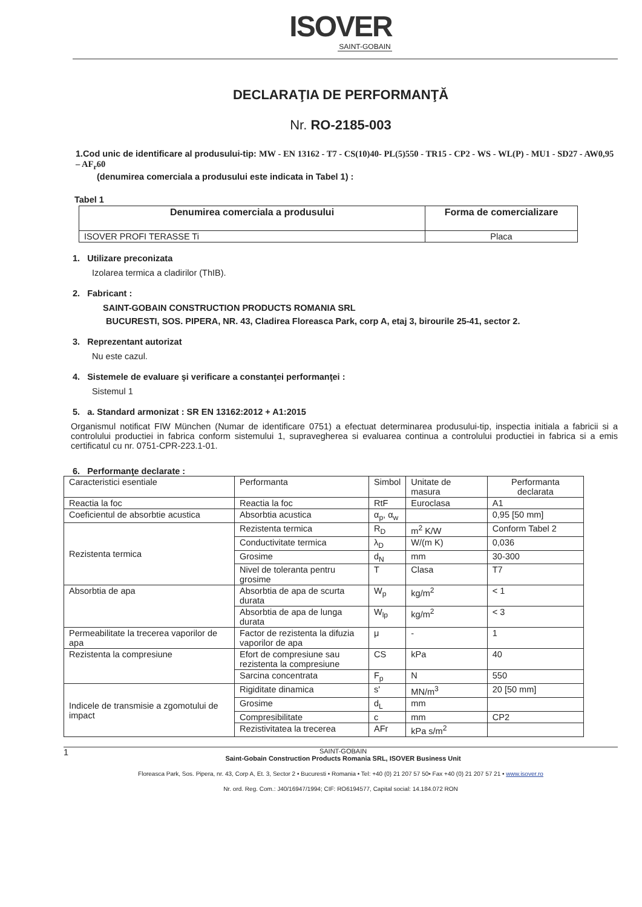ISOVER
SAINT-GOBAIN
DECLARAŢIA DE PERFORMANŢĂ
Nr. RO-2185-003
1.Cod unic de identificare al produsului-tip: MW - EN 13162 - T7 - CS(10)40- PL(5)550 - TR15 - CP2 - WS - WL(P) - MU1 - SD27 - AW0,95 – AF<sub>r</sub>60
(denumirea comerciala a produsului este indicata in Tabel 1) :
Tabel 1
| Denumirea comerciala a produsului | Forma de comercializare |
| --- | --- |
| ISOVER PROFI TERASSE Ti | Placa |
1. Utilizare preconizata
Izolarea termica a cladirilor (ThIB).
2. Fabricant :
SAINT-GOBAIN CONSTRUCTION PRODUCTS ROMANIA SRL
BUCURESTI, SOS. PIPERA, NR. 43, Cladirea Floreasca Park, corp A, etaj 3, birourile 25-41, sector 2.
3. Reprezentant autorizat
Nu este cazul.
4. Sistemele de evaluare şi verificare a constanţei performanţei :
Sistemul 1
5. a. Standard armonizat : SR EN 13162:2012 + A1:2015
Organismul notificat FIW München (Numar de identificare 0751) a efectuat determinarea produsului-tip, inspectia initiala a fabricii si a controlului productiei in fabrica conform sistemului 1, supravegherea si evaluarea continua a controlului productiei in fabrica si a emis certificatul cu nr. 0751-CPR-223.1-01.
6. Performanţe declarate :
| Caracteristici esentiale | Performanta | Simbol | Unitate de masura | Performanta declarata |
| Reactia la foc | Reactia la foc | RtF | Euroclasa | A1 |
| Coeficientul de absorbtie acustica | Absorbtia acustica | α<sub>p</sub>, α<sub>w</sub> | | 0,95 [50 mm] |
| Rezistenta termica | Rezistenta termica | R<sub>D</sub> | m<sup>2</sup> K/W | Conform Tabel 2 |
| | Conductivitate termica | λ<sub>D</sub> | W/(m K) | 0,036 |
| | Grosime | d<sub>N</sub> | mm | 30-300 |
| | Nivel de toleranta pentru grosime | T | Clasa | T7 |
| Absorbtia de apa | Absorbtia de apa de scurta durata | W<sub>p</sub> | kg/m<sup>2</sup> | < 1 |
| | Absorbtia de apa de lunga durata | W<sub>lp</sub> | kg/m<sup>2</sup> | < 3 |
| Permeabilitate la trecerea vaporilor de apa | Factor de rezistenta la difuzia vaporilor de apa | μ | - | 1 |
| Rezistenta la compresiune | Efort de compresiune sau rezistenta la compresiune | CS | kPa | 40 |
| | Sarcina concentrata | F<sub>p</sub> | N | 550 |
| Indicele de transmisie a zgomotului de impact | Rigiditate dinamica | s' | MN/m<sup>3</sup> | 20 [50 mm] |
| | Grosime | d<sub>L</sub> | mm | |
| | Compresibilitate | c | mm | CP2 |
| | Rezistivitatea la trecerea | AFr | kPa s/m<sup>2</sup> | |
1
SAINT-GOBAIN
Saint-Gobain Construction Products Romania SRL, ISOVER Business Unit
Floreasca Park, Sos. Pipera, nr. 43, Corp A, Et. 3, Sector 2 • Bucuresti • Romania • Tel: +40 (0) 21 207 57 50• Fax +40 (0) 21 207 57 21 • www.isover.ro
Nr. ord. Reg. Com.: J40/16947/1994; CIF: RO6194577, Capital social: 14.184.072 RON